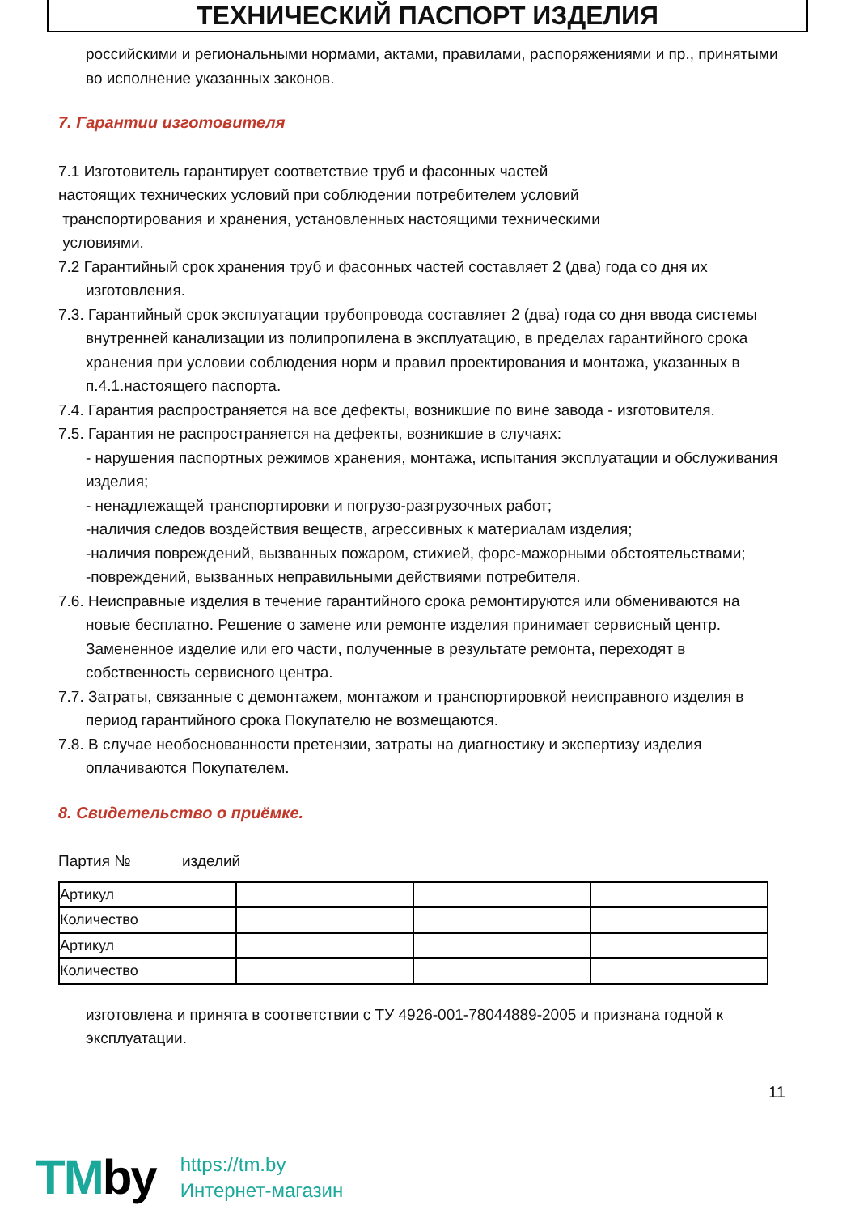ТЕХНИЧЕСКИЙ ПАСПОРТ ИЗДЕЛИЯ
российскими и региональными нормами, актами, правилами, распоряжениями и пр., принятыми во исполнение указанных законов.
7. Гарантии изготовителя
7.1 Изготовитель гарантирует соответствие труб и фасонных частей
настоящих технических условий при соблюдении потребителем условий
транспортирования и хранения, установленных настоящими техническими
условиями.
7.2 Гарантийный срок хранения труб и фасонных частей составляет 2 (два) года со дня их изготовления.
7.3. Гарантийный срок эксплуатации трубопровода составляет 2 (два) года со дня ввода системы внутренней канализации из полипропилена в эксплуатацию, в пределах гарантийного срока хранения при условии соблюдения норм и правил проектирования и монтажа, указанных в п.4.1.настоящего паспорта.
7.4. Гарантия распространяется на все дефекты, возникшие по вине завода - изготовителя.
7.5. Гарантия не распространяется на дефекты, возникшие в случаях:
- нарушения паспортных режимов хранения, монтажа, испытания эксплуатации и обслуживания изделия;
- ненадлежащей транспортировки и погрузо-разгрузочных работ;
-наличия следов воздействия веществ, агрессивных к материалам изделия;
-наличия повреждений, вызванных пожаром, стихией, форс-мажорными обстоятельствами;
-повреждений, вызванных неправильными действиями потребителя.
7.6. Неисправные изделия в течение гарантийного срока ремонтируются или обмениваются на новые бесплатно. Решение о замене или ремонте изделия принимает сервисный центр. Замененное изделие или его части, полученные в результате ремонта, переходят в собственность сервисного центра.
7.7. Затраты, связанные с демонтажем, монтажом и транспортировкой неисправного изделия в период гарантийного срока Покупателю не возмещаются.
7.8. В случае необоснованности претензии, затраты на диагностику и экспертизу изделия оплачиваются Покупателем.
8. Свидетельство о приёмке.
Партия № изделий
| Артикул | | | |
| Количество | | | |
| Артикул | | | |
| Количество | | | |
изготовлена и принята в соответствии с ТУ 4926-001-78044889-2005 и признана годной к эксплуатации.
11
TMby
https://tm.by
Интернет-магазин